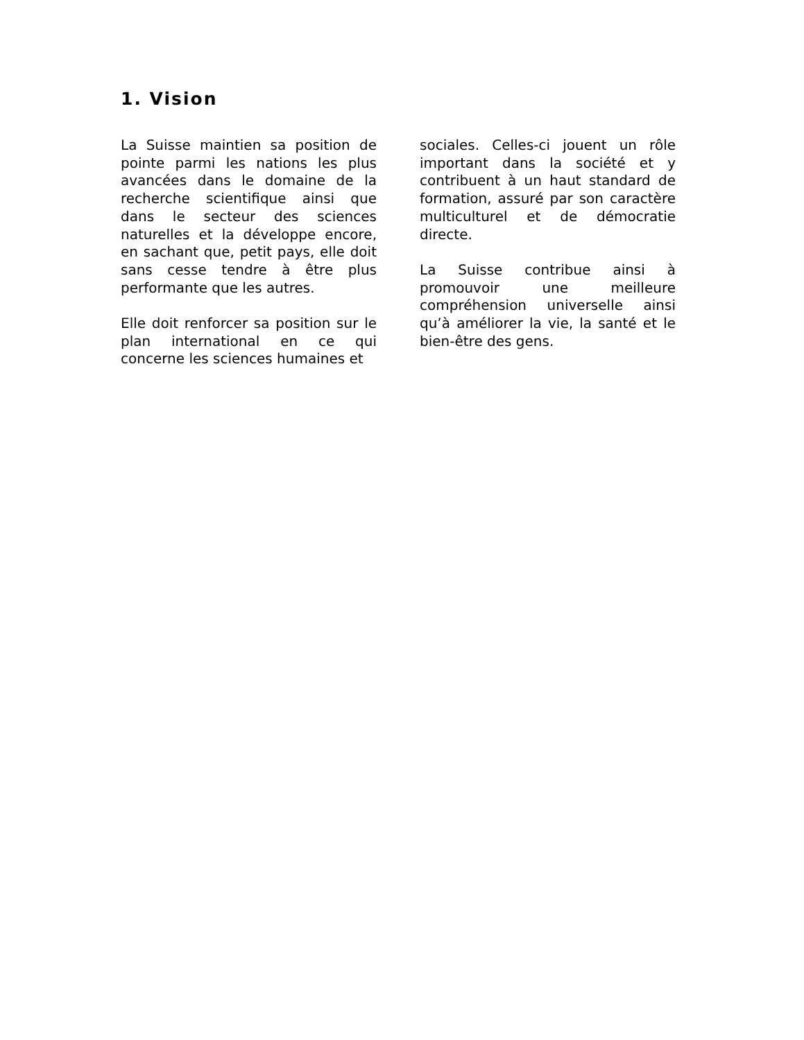1. Vision
La Suisse maintien sa position de pointe parmi les nations les plus avancées dans le domaine de la recherche scientifique ainsi que dans le secteur des sciences naturelles et la développe encore, en sachant que, petit pays, elle doit sans cesse tendre à être plus performante que les autres.
Elle doit renforcer sa position sur le plan international en ce qui concerne les sciences humaines et
sociales. Celles-ci jouent un rôle important dans la société et y contribuent à un haut standard de formation, assuré par son caractère multiculturel et de démocratie directe.
La Suisse contribue ainsi à promouvoir une meilleure compréhension universelle ainsi qu’à améliorer la vie, la santé et le bien-être des gens.